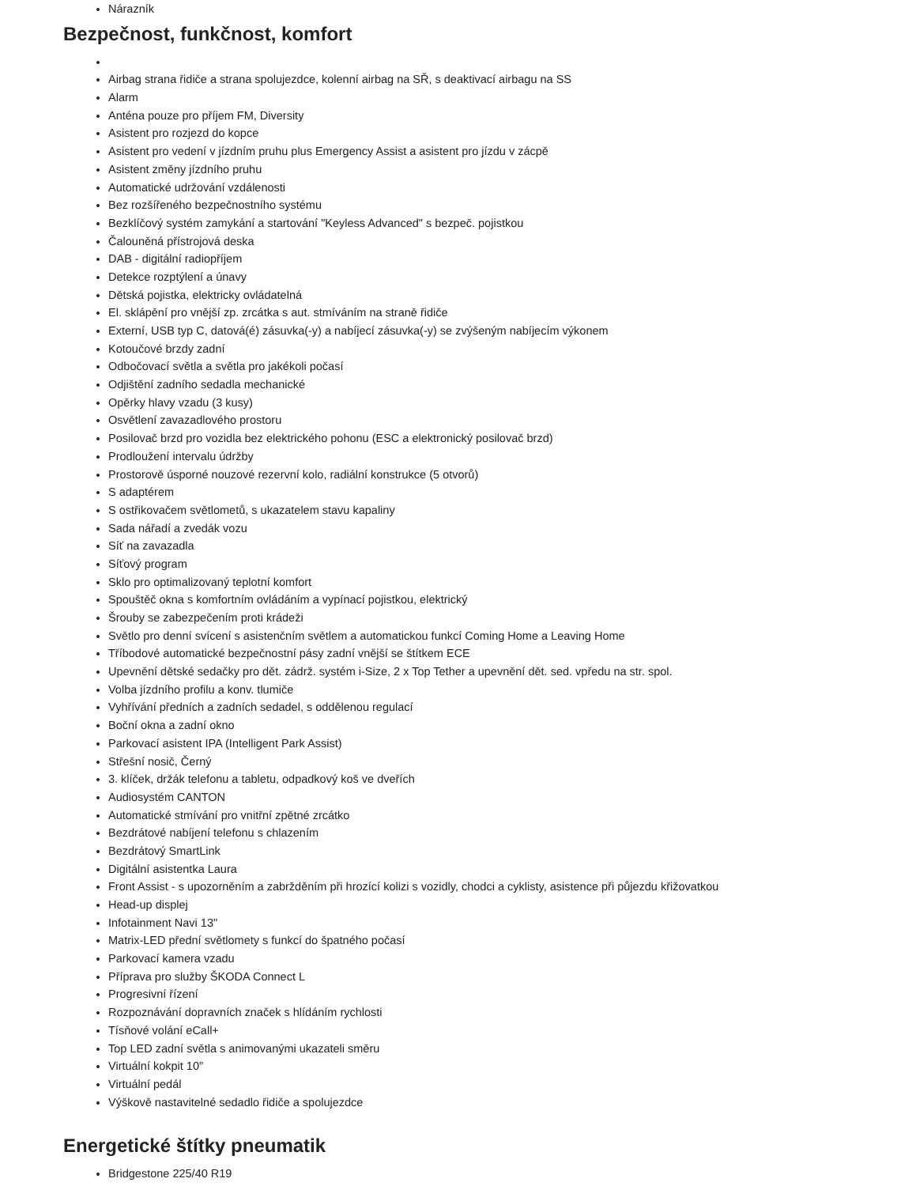Nárazník
Bezpečnost, funkčnost, komfort
Airbag strana řidiče a strana spolujezdce, kolenní airbag na SŘ, s deaktivací airbagu na SS
Alarm
Anténa pouze pro příjem FM, Diversity
Asistent pro rozjezd do kopce
Asistent pro vedení v jízdním pruhu plus Emergency Assist a asistent pro jízdu v zácpě
Asistent změny jízdního pruhu
Automatické udržování vzdálenosti
Bez rozšířeného bezpečnostního systému
Bezklíčový systém zamykání a startování "Keyless Advanced" s bezpeč. pojistkou
Čalouněná přístrojová deska
DAB - digitální radiopříjem
Detekce rozptýlení a únavy
Dětská pojistka, elektricky ovládatelná
El. sklápění pro vnější zp. zrcátka s aut. stmíváním na straně řidiče
Externí, USB typ C, datová(é) zásuvka(-y) a nabíjecí zásuvka(-y) se zvýšeným nabíjecím výkonem
Kotoučové brzdy zadní
Odbočovací světla a světla pro jakékoli počasí
Odjištění zadního sedadla mechanické
Opěrky hlavy vzadu (3 kusy)
Osvětlení zavazadlového prostoru
Posilovač brzd pro vozidla bez elektrického pohonu (ESC a elektronický posilovač brzd)
Prodloužení intervalu údržby
Prostorově úsporné nouzové rezervní kolo, radiální konstrukce (5 otvorů)
S adaptérem
S ostřikovačem světlometů, s ukazatelem stavu kapaliny
Sada nářadí a zvedák vozu
Síť na zavazadla
Síťový program
Sklo pro optimalizovaný teplotní komfort
Spouštěč okna s komfortním ovládáním a vypínací pojistkou, elektrický
Šrouby se zabezpečením proti krádeži
Světlo pro denní svícení s asistenčním světlem a automatickou funkcí Coming Home a Leaving Home
Tříbodové automatické bezpečnostní pásy zadní vnější se štítkem ECE
Upevnění dětské sedačky pro dět. zádrž. systém i-Size, 2 x Top Tether a upevnění dět. sed. vpředu na str. spol.
Volba jízdního profilu a konv. tlumiče
Vyhřívání předních a zadních sedadel, s oddělenou regulací
Boční okna a zadní okno
Parkovací asistent IPA (Intelligent Park Assist)
Střešní nosič, Černý
3. klíček, držák telefonu a tabletu, odpadkový koš ve dveřích
Audiosystém CANTON
Automatické stmívání pro vnitřní zpětné zrcátko
Bezdrátové nabíjení telefonu s chlazením
Bezdrátový SmartLink
Digitální asistentka Laura
Front Assist - s upozorněním a zabržděním při hrozící kolizi s vozidly, chodci a cyklisty, asistence při půjezdu křižovatkou
Head-up displej
Infotainment Navi 13"
Matrix-LED přední světlomety s funkcí do špatného počasí
Parkovací kamera vzadu
Příprava pro služby ŠKODA Connect L
Progresivní řízení
Rozpoznávání dopravních značek s hlídáním rychlosti
Tísňové volání eCall+
Top LED zadní světla s animovanými ukazateli směru
Virtuální kokpit 10"
Virtuální pedál
Výškově nastavitelné sedadlo řidiče a spolujezdce
Energetické štítky pneumatik
Bridgestone 225/40 R19